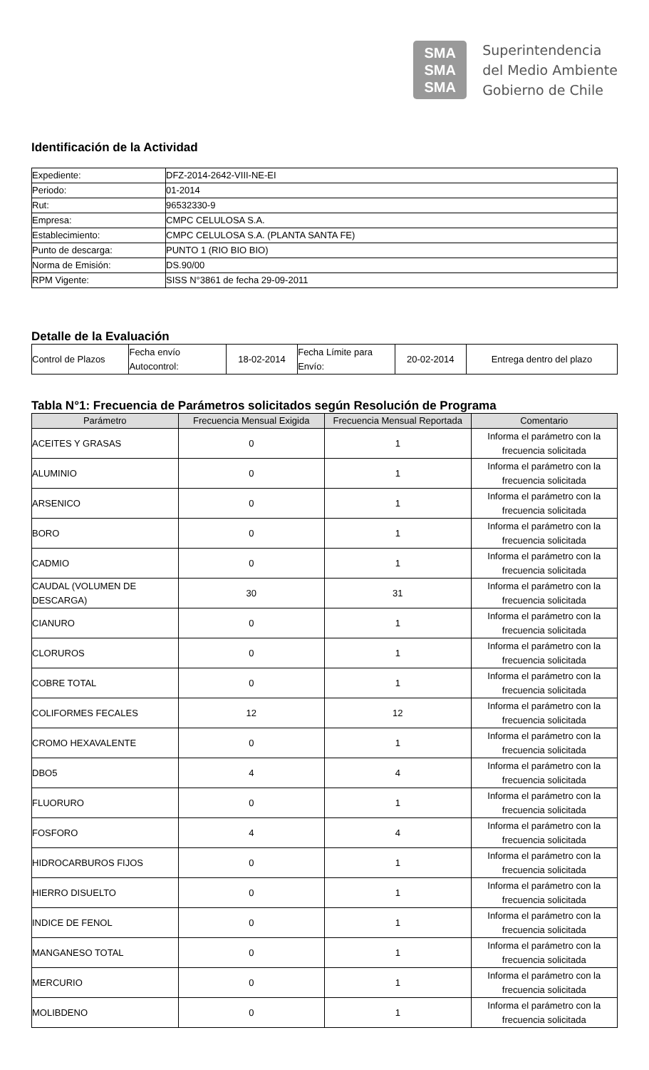SMA
SMA
SMA
Superintendencia
del Medio Ambiente
Gobierno de Chile
Identificación de la Actividad
| Expediente: | DFZ-2014-2642-VIII-NE-EI |
| Periodo: | 01-2014 |
| Rut: | 96532330-9 |
| Empresa: | CMPC CELULOSA S.A. |
| Establecimiento: | CMPC CELULOSA S.A. (PLANTA SANTA FE) |
| Punto de descarga: | PUNTO 1 (RIO BIO BIO) |
| Norma de Emisión: | DS.90/00 |
| RPM Vigente: | SISS N°3861 de fecha 29-09-2011 |
Detalle de la Evaluación
| Control de Plazos | Fecha envío Autocontrol: | 18-02-2014 | Fecha Límite para Envío: | 20-02-2014 | Entrega dentro del plazo |
Tabla N°1: Frecuencia de Parámetros solicitados según Resolución de Programa
| Parámetro | Frecuencia Mensual Exigida | Frecuencia Mensual Reportada | Comentario |
| --- | --- | --- | --- |
| ACEITES Y GRASAS | 0 | 1 | Informa el parámetro con la frecuencia solicitada |
| ALUMINIO | 0 | 1 | Informa el parámetro con la frecuencia solicitada |
| ARSENICO | 0 | 1 | Informa el parámetro con la frecuencia solicitada |
| BORO | 0 | 1 | Informa el parámetro con la frecuencia solicitada |
| CADMIO | 0 | 1 | Informa el parámetro con la frecuencia solicitada |
| CAUDAL (VOLUMEN DE DESCARGA) | 30 | 31 | Informa el parámetro con la frecuencia solicitada |
| CIANURO | 0 | 1 | Informa el parámetro con la frecuencia solicitada |
| CLORUROS | 0 | 1 | Informa el parámetro con la frecuencia solicitada |
| COBRE TOTAL | 0 | 1 | Informa el parámetro con la frecuencia solicitada |
| COLIFORMES FECALES | 12 | 12 | Informa el parámetro con la frecuencia solicitada |
| CROMO HEXAVALENTE | 0 | 1 | Informa el parámetro con la frecuencia solicitada |
| DBO5 | 4 | 4 | Informa el parámetro con la frecuencia solicitada |
| FLUORURO | 0 | 1 | Informa el parámetro con la frecuencia solicitada |
| FOSFORO | 4 | 4 | Informa el parámetro con la frecuencia solicitada |
| HIDROCARBUROS FIJOS | 0 | 1 | Informa el parámetro con la frecuencia solicitada |
| HIERRO DISUELTO | 0 | 1 | Informa el parámetro con la frecuencia solicitada |
| INDICE DE FENOL | 0 | 1 | Informa el parámetro con la frecuencia solicitada |
| MANGANESO TOTAL | 0 | 1 | Informa el parámetro con la frecuencia solicitada |
| MERCURIO | 0 | 1 | Informa el parámetro con la frecuencia solicitada |
| MOLIBDENO | 0 | 1 | Informa el parámetro con la frecuencia solicitada |